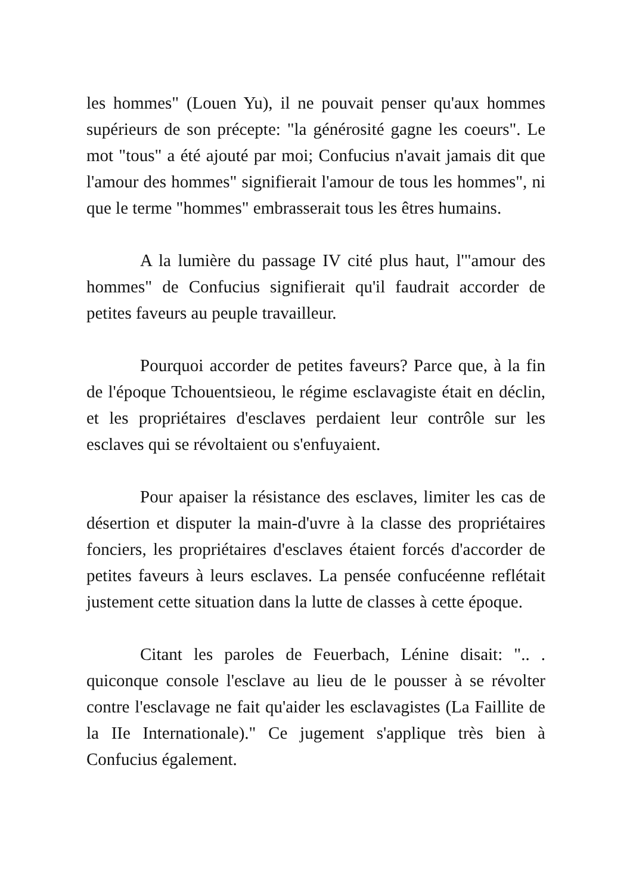les hommes" (Louen Yu), il ne pouvait penser qu'aux hommes supérieurs de son précepte: "la générosité gagne les coeurs". Le mot "tous" a été ajouté par moi; Confucius n'avait jamais dit que l'amour des hommes" signifierait l'amour de tous les hommes", ni que le terme "hommes" embrasserait tous les êtres humains.
A la lumière du passage IV cité plus haut, l'"amour des hommes" de Confucius signifierait qu'il faudrait accorder de petites faveurs au peuple travailleur.
Pourquoi accorder de petites faveurs? Parce que, à la fin de l'époque Tchouentsieou, le régime esclavagiste était en déclin, et les propriétaires d'esclaves perdaient leur contrôle sur les esclaves qui se révoltaient ou s'enfuyaient.
Pour apaiser la résistance des esclaves, limiter les cas de désertion et disputer la main-d'uvre à la classe des propriétaires fonciers, les propriétaires d'esclaves étaient forcés d'accorder de petites faveurs à leurs esclaves. La pensée confucéenne reflétait justement cette situation dans la lutte de classes à cette époque.
Citant les paroles de Feuerbach, Lénine disait: ".. . quiconque console l'esclave au lieu de le pousser à se révolter contre l'esclavage ne fait qu'aider les esclavagistes (La Faillite de la IIe Internationale)." Ce jugement s'applique très bien à Confucius également.